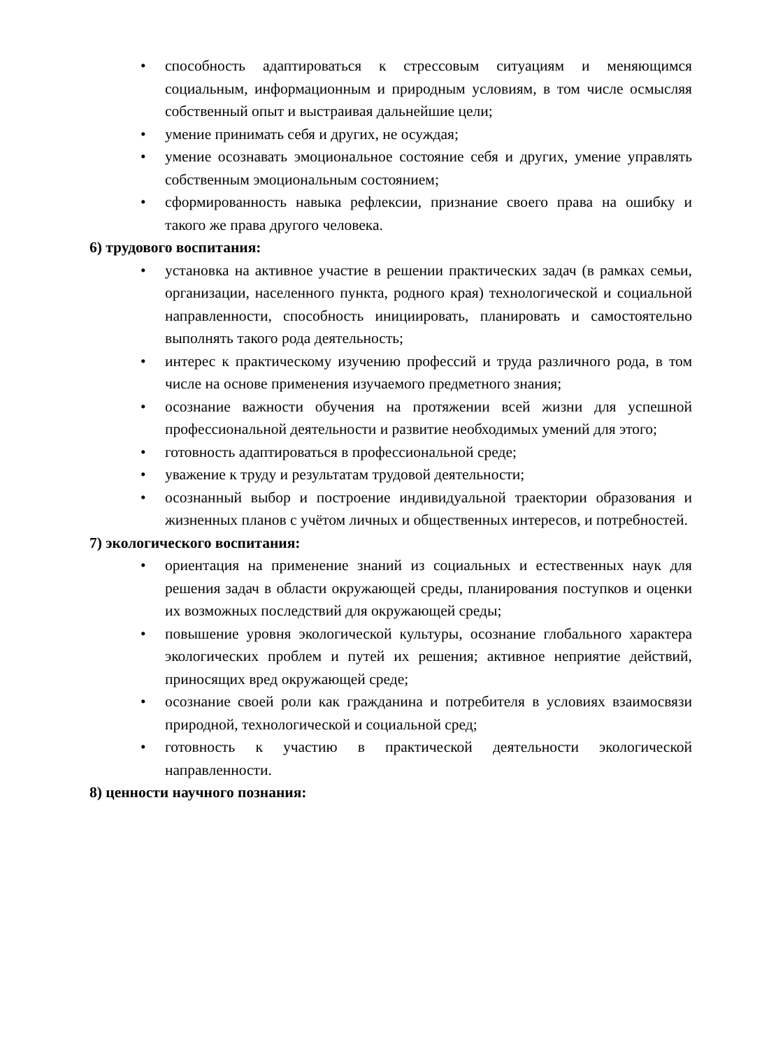• способность адаптироваться к стрессовым ситуациям и меняющимся социальным, информационным и природным условиям, в том числе осмысляя собственный опыт и выстраивая дальнейшие цели;
• умение принимать себя и других, не осуждая;
• умение осознавать эмоциональное состояние себя и других, умение управлять собственным эмоциональным состоянием;
• сформированность навыка рефлексии, признание своего права на ошибку и такого же права другого человека.
6) трудового воспитания:
• установка на активное участие в решении практических задач (в рамках семьи, организации, населенного пункта, родного края) технологической и социальной направленности, способность инициировать, планировать и самостоятельно выполнять такого рода деятельность;
• интерес к практическому изучению профессий и труда различного рода, в том числе на основе применения изучаемого предметного знания;
• осознание важности обучения на протяжении всей жизни для успешной профессиональной деятельности и развитие необходимых умений для этого;
• готовность адаптироваться в профессиональной среде;
• уважение к труду и результатам трудовой деятельности;
• осознанный выбор и построение индивидуальной траектории образования и жизненных планов с учётом личных и общественных интересов, и потребностей.
7) экологического воспитания:
• ориентация на применение знаний из социальных и естественных наук для решения задач в области окружающей среды, планирования поступков и оценки их возможных последствий для окружающей среды;
• повышение уровня экологической культуры, осознание глобального характера экологических проблем и путей их решения; активное неприятие действий, приносящих вред окружающей среде;
• осознание своей роли как гражданина и потребителя в условиях взаимосвязи природной, технологической и социальной сред;
• готовность к участию в практической деятельности экологической направленности.
8) ценности научного познания: